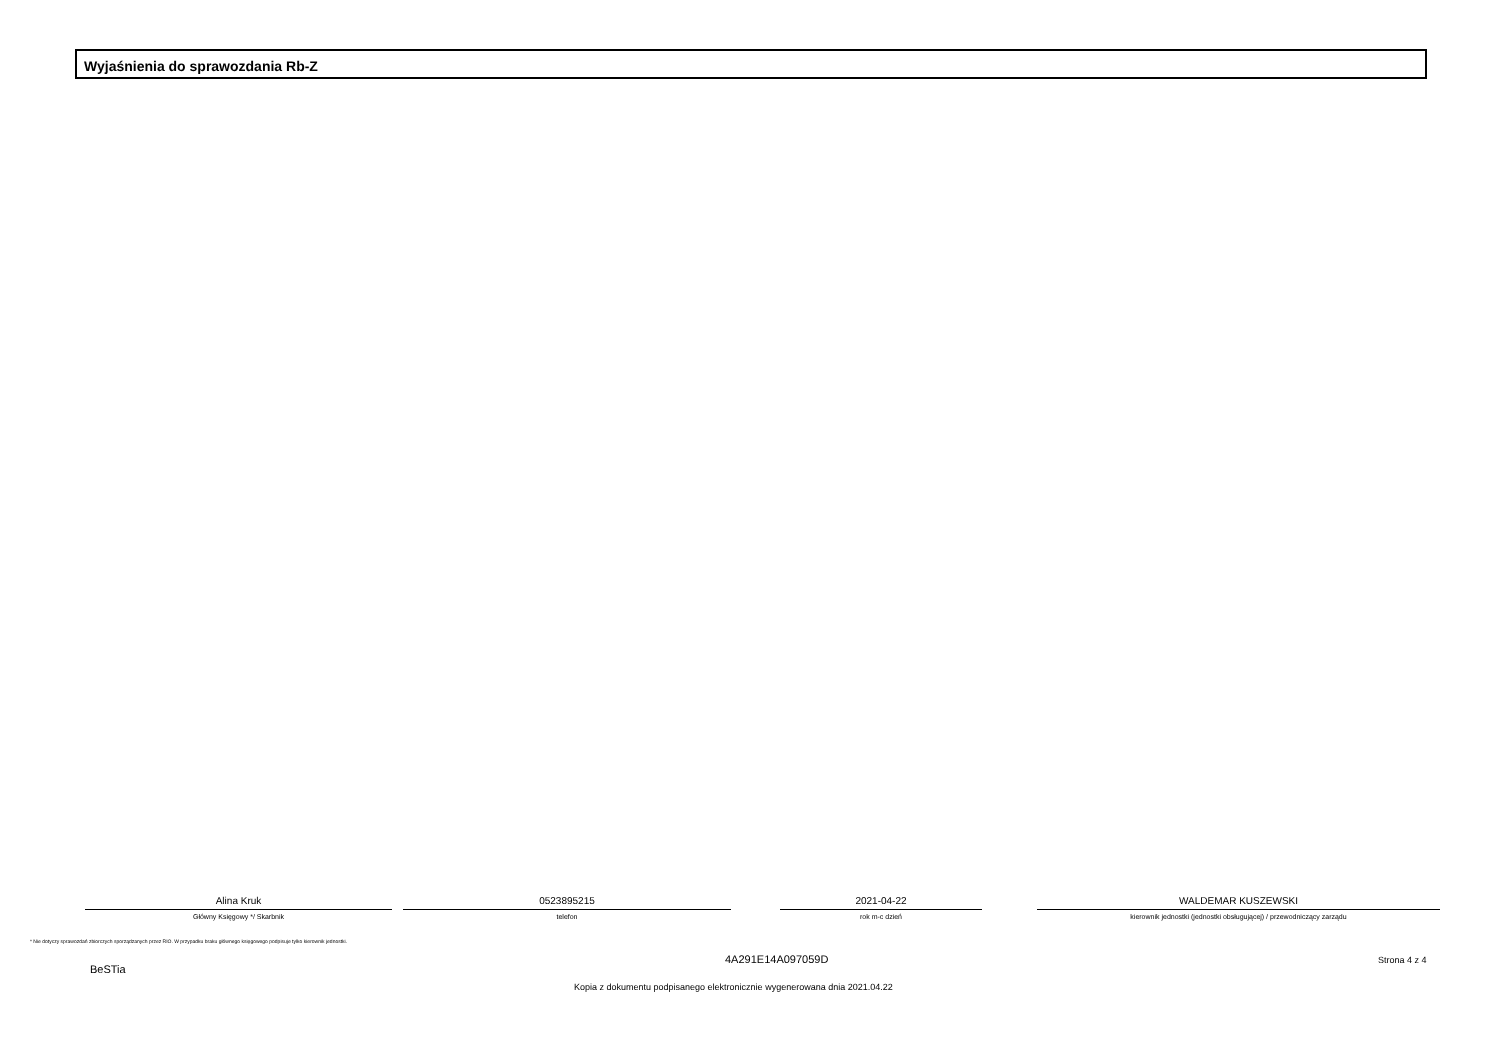Wyjaśnienia do sprawozdania Rb-Z
Alina Kruk
Główny Księgowy */ Skarbnik
0523895215
telefon
2021-04-22
rok m-c dzień
WALDEMAR KUSZEWSKI
kierownik jednostki (jednostki obsługującej) / przewodniczący zarządu
* Nie dotyczy sprawozdań zbiorczych sporządzanych przez RIO. W przypadku braku głównego księgowego podpisuje tylko kierownik jednostki.
BeSTia
4A291E14A097059D Strona 4 z 4
Kopia z dokumentu podpisanego elektronicznie wygenerowana dnia 2021.04.22